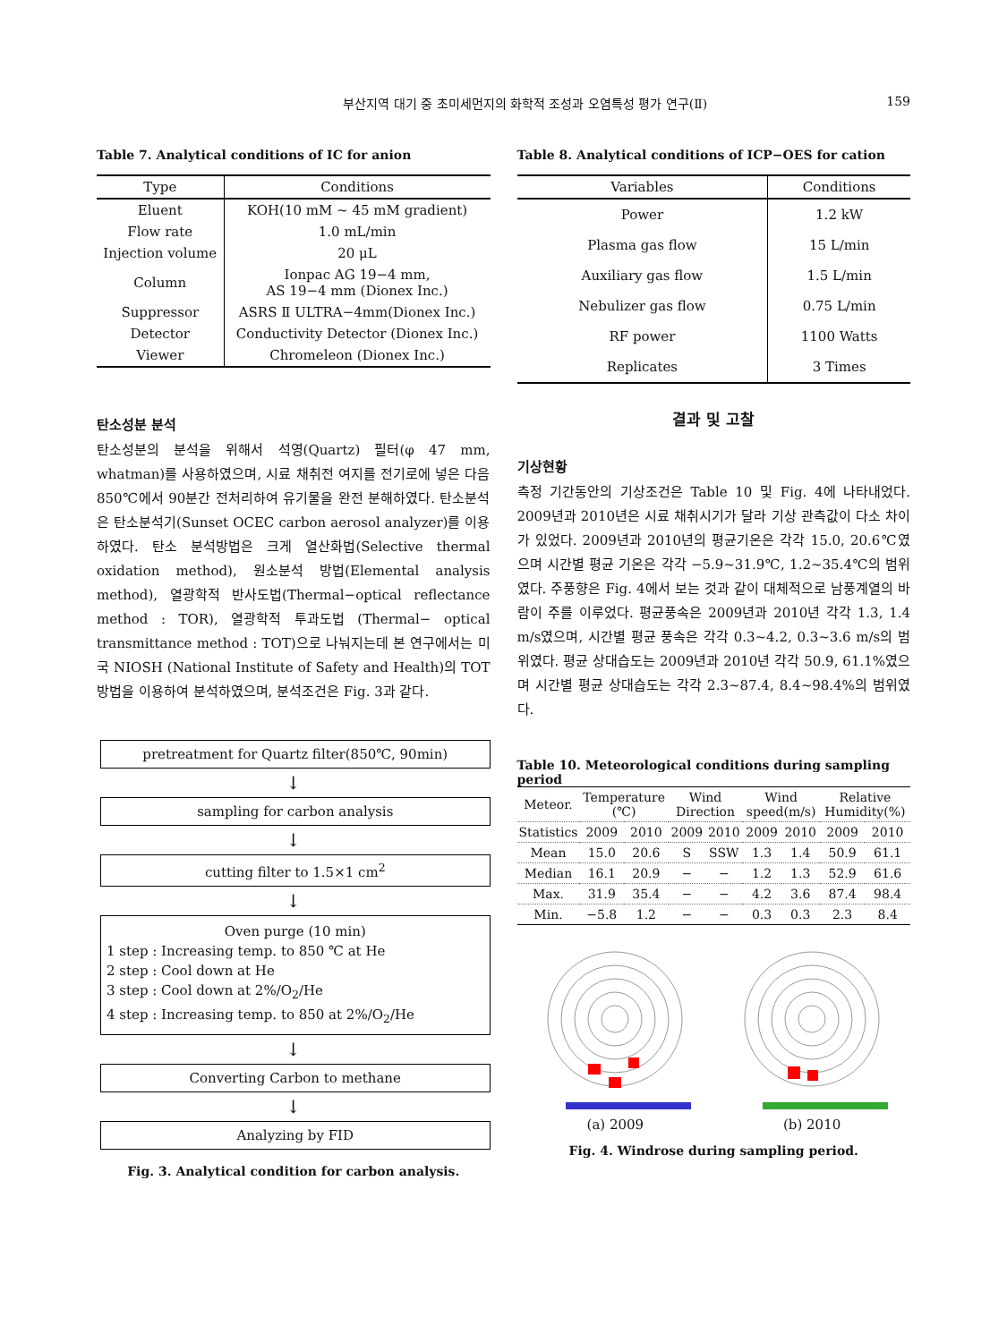부산지역 대기 중 초미세먼지의 화학적 조성과 오염특성 평가 연구(Ⅱ) 159
Table 7. Analytical conditions of IC for anion
| Type | Conditions |
| --- | --- |
| Eluent | KOH(10 mM ~ 45 mM gradient) |
| Flow rate | 1.0 mL/min |
| Injection volume | 20 μL |
| Column | Ionpac AG 19−4 mm, AS 19−4 mm (Dionex Inc.) |
| Suppressor | ASRS Ⅱ ULTRA−4mm(Dionex Inc.) |
| Detector | Conductivity Detector (Dionex Inc.) |
| Viewer | Chromeleon (Dionex Inc.) |
탄소성분 분석
탄소성분의 분석을 위해서 석영(Quartz) 필터(φ 47 mm, whatman)를 사용하였으며, 시료 채취전 여지를 전기로에 넣은 다음 850℃에서 90분간 전처리하여 유기물을 완전 분해하였다. 탄소분석은 탄소분석기(Sunset OCEC carbon aerosol analyzer)를 이용하였다. 탄소 분석방법은 크게 열산화법(Selective thermal oxidation method), 원소분석 방법(Elemental analysis method), 열광학적 반사도법(Thermal−optical reflectance method : TOR), 열광학적 투과도법 (Thermal− optical transmittance method : TOT)으로 나눠지는데 본 연구에서는 미국 NIOSH (National Institute of Safety and Health)의 TOT 방법을 이용하여 분석하였으며, 분석조건은 Fig. 3과 같다.
pretreatment for Quartz filter(850℃, 90min)
↓
sampling for carbon analysis
↓
cutting filter to 1.5×1 cm<sup>2</sup>
↓
Oven purge (10 min)
1 step : Increasing temp. to 850 ℃ at He
2 step : Cool down at He
3 step : Cool down at 2%/O<sub>2</sub>/He
4 step : Increasing temp. to 850 at 2%/O<sub>2</sub>/He
↓
Converting Carbon to methane
↓
Analyzing by FID
Fig. 3. Analytical condition for carbon analysis.
Table 8. Analytical conditions of ICP−OES for cation
| Variables | Conditions |
| --- | --- |
| Power | 1.2 kW |
| Plasma gas flow | 15 L/min |
| Auxiliary gas flow | 1.5 L/min |
| Nebulizer gas flow | 0.75 L/min |
| RF power | 1100 Watts |
| Replicates | 3 Times |
결과 및 고찰
기상현황
측정 기간동안의 기상조건은 Table 10 및 Fig. 4에 나타내었다. 2009년과 2010년은 시료 채취시기가 달라 기상 관측값이 다소 차이가 있었다. 2009년과 2010년의 평균기온은 각각 15.0, 20.6℃였으며 시간별 평균 기온은 각각 −5.9~31.9℃, 1.2~35.4℃의 범위였다. 주풍향은 Fig. 4에서 보는 것과 같이 대체적으로 남풍계열의 바람이 주를 이루었다. 평균풍속은 2009년과 2010년 각각 1.3, 1.4 m/s였으며, 시간별 평균 풍속은 각각 0.3~4.2, 0.3~3.6 m/s의 범위였다. 평균 상대습도는 2009년과 2010년 각각 50.9, 61.1%였으며 시간별 평균 상대습도는 각각 2.3~87.4, 8.4~98.4%의 범위였다.
Table 10. Meteorological conditions during sampling period
| Meteor. | Temperature (℃) | | Wind Direction | | Wind speed(m/s) | | Relative Humidity(%) | |
| Statistics | 2009 | 2010 | 2009 | 2010 | 2009 | 2010 | 2009 | 2010 |
| Mean | 15.0 | 20.6 | S | SSW | 1.3 | 1.4 | 50.9 | 61.1 |
| Median | 16.1 | 20.9 | − | − | 1.2 | 1.3 | 52.9 | 61.6 |
| Max. | 31.9 | 35.4 | − | − | 4.2 | 3.6 | 87.4 | 98.4 |
| Min. | −5.8 | 1.2 | − | − | 0.3 | 0.3 | 2.3 | 8.4 |
(a) 2009 (b) 2010
Fig. 4. Windrose during sampling period.